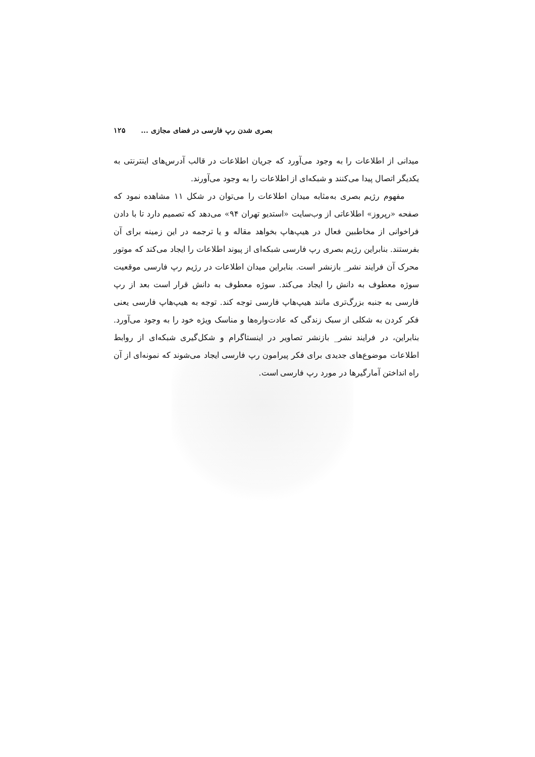بصری شدن رپ فارسی در فضای مجازی ... ۱۲۵
میدانی از اطلاعات را به وجود می‌آورد که جریان اطلاعات در قالب آدرس‌های اینترنتی به یکدیگر اتصال پیدا می‌کنند و شبکه‌ای از اطلاعات را به وجود می‌آورند.
مفهوم رژیم بصری به‌مثابه میدان اطلاعات را می‌توان در شکل ۱۱ مشاهده نمود که صفحه «رپروز» اطلاعاتی از وب‌سایت «استدیو تهران ۹۴» می‌دهد که تصمیم دارد تا با دادن فراخوانی از مخاطبین فعال در هیپ‌هاپ بخواهد مقاله و یا ترجمه در این زمینه برای آن بفرستند. بنابراین رژیم بصری رپ فارسی شبکه‌ای از پیوند اطلاعات را ایجاد می‌کند که موتور محرک آن فرایند نشر_ بازنشر است. بنابراین میدان اطلاعات در رژیم رپ فارسی موقعیت سوژه معطوف به دانش را ایجاد می‌کند. سوژه معطوف به دانش قرار است بعد از رپ فارسی به جنبه بزرگ‌تری مانند هیپ‌هاپ فارسی توجه کند. توجه به هیپ‌هاپ فارسی یعنی فکر کردن به شکلی از سبک زندگی که عادت‌واره‌ها و مناسک ویژه خود را به وجود می‌آورد. بنابراین، در فرایند نشر_ بازنشر تصاویر در اینستاگرام و شکل‌گیری شبکه‌ای از روابط اطلاعات موضوع‌های جدیدی برای فکر پیرامون رپ فارسی ایجاد می‌شوند که نمونه‌ای از آن راه انداختن آمارگیرها در مورد رپ فارسی است.